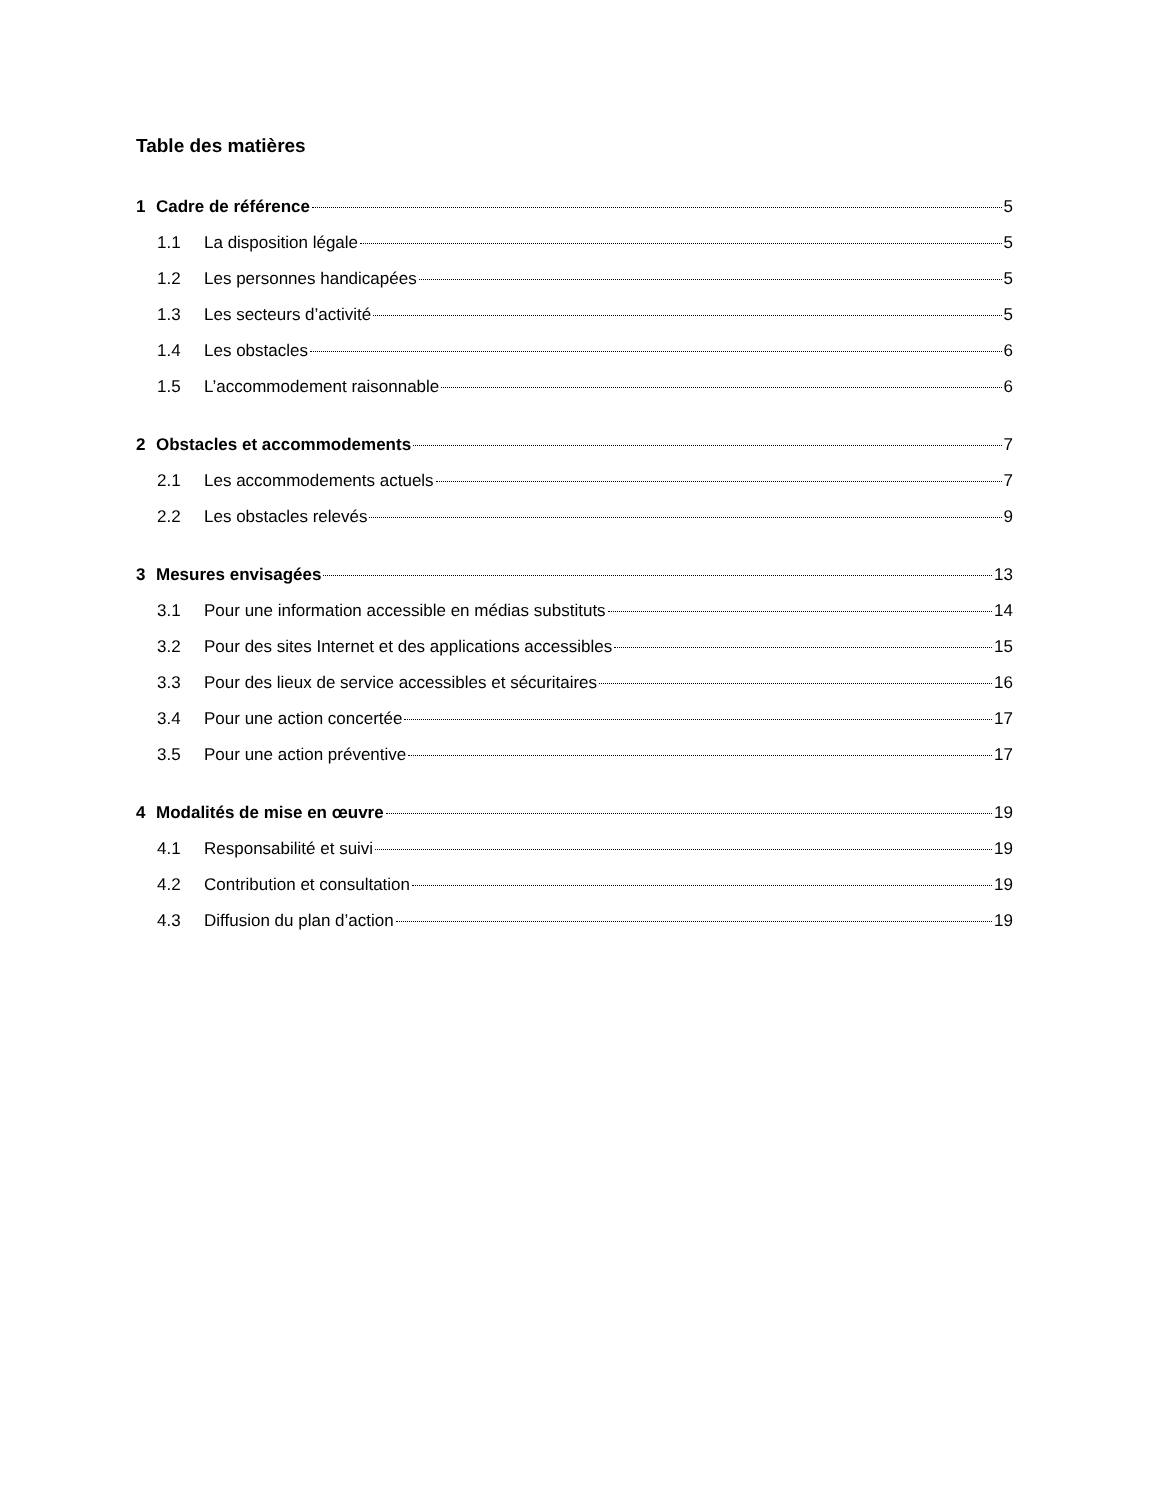Table des matières
1 Cadre de référence 5
1.1 La disposition légale 5
1.2 Les personnes handicapées 5
1.3 Les secteurs d’activité 5
1.4 Les obstacles 6
1.5 L’accommodement raisonnable 6
2 Obstacles et accommodements 7
2.1 Les accommodements actuels 7
2.2 Les obstacles relevés 9
3 Mesures envisagées 13
3.1 Pour une information accessible en médias substituts 14
3.2 Pour des sites Internet et des applications accessibles 15
3.3 Pour des lieux de service accessibles et sécuritaires 16
3.4 Pour une action concertée 17
3.5 Pour une action préventive 17
4 Modalités de mise en œuvre 19
4.1 Responsabilité et suivi 19
4.2 Contribution et consultation 19
4.3 Diffusion du plan d’action 19